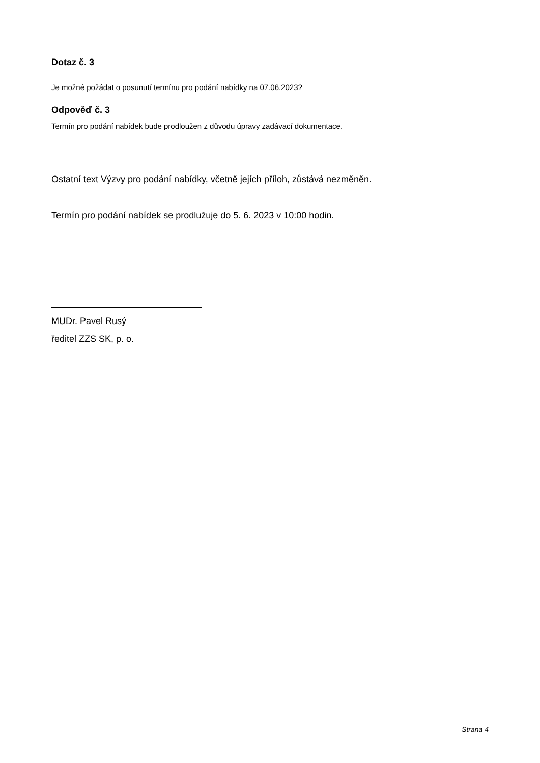Dotaz č. 3
Je možné požádat o posunutí termínu pro podání nabídky na 07.06.2023?
Odpověď č. 3
Termín pro podání nabídek bude prodloužen z důvodu úpravy zadávací dokumentace.
Ostatní text Výzvy pro podání nabídky, včetně jejích příloh, zůstává nezměněn.
Termín pro podání nabídek se prodlužuje do 5. 6. 2023 v 10:00 hodin.
MUDr. Pavel Rusý
ředitel ZZS SK, p. o.
Strana 4